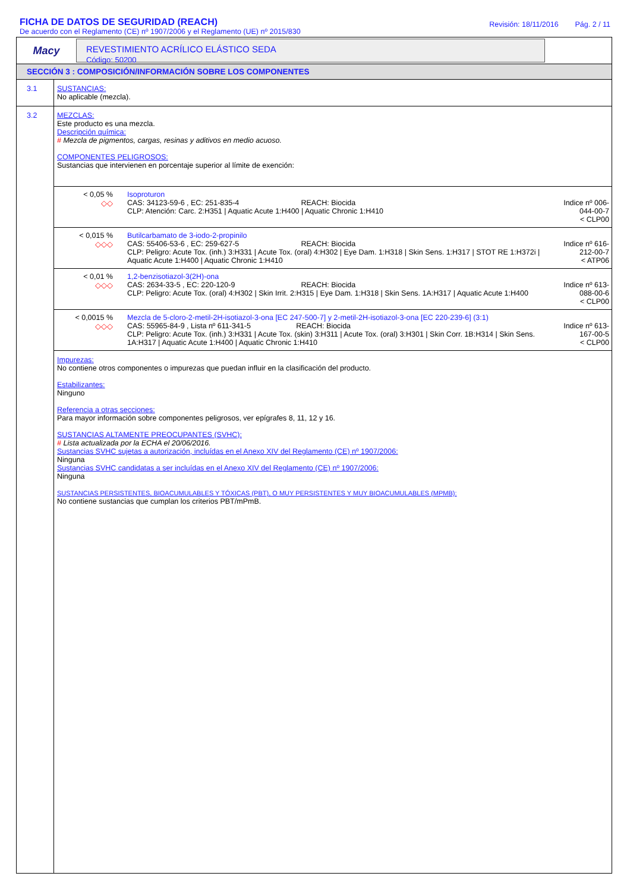FICHA DE DATOS DE SEGURIDAD (REACH)
De acuerdo con el Reglamento (CE) nº 1907/2006 y el Reglamento (UE) nº 2015/830
Revisión: 18/11/2016 Pág. 2 / 11
Macy
REVESTIMIENTO ACRÍLICO ELÁSTICO SEDA
Código: 50200
SECCIÓN 3 : COMPOSICIÓN/INFORMACIÓN SOBRE LOS COMPONENTES
3.1 SUSTANCIAS:
No aplicable (mezcla).
3.2
MEZCLAS:
Este producto es una mezcla.
Descripción química:
# Mezcla de pigmentos, cargas, resinas y aditivos en medio acuoso.
COMPONENTES PELIGROSOS:
Sustancias que intervienen en porcentaje superior al límite de exención:
| < 0,05 % ◇◇ | Isoproturon CAS: 34123-59-6 , EC: 251-835-4 REACH: Biocida CLP: Atención: Carc. 2:H351 / Aquatic Acute 1:H400 / Aquatic Chronic 1:H410 | Indice nº 006-044-00-7 < CLP00 |
| < 0,015 % ◇◇◇ | Butilcarbamato de 3-iodo-2-propinilo CAS: 55406-53-6 , EC: 259-627-5 REACH: Biocida CLP: Peligro: Acute Tox. (inh.) 3:H331 / Acute Tox. (oral) 4:H302 / Eye Dam. 1:H318 / Skin Sens. 1:H317 / STOT RE 1:H372i / Aquatic Acute 1:H400 / Aquatic Chronic 1:H410 | Indice nº 616-212-00-7 < ATP06 |
| < 0,01 % ◇◇◇ | 1,2-benzisotiazol-3(2H)-ona CAS: 2634-33-5 , EC: 220-120-9 REACH: Biocida CLP: Peligro: Acute Tox. (oral) 4:H302 / Skin Irrit. 2:H315 / Eye Dam. 1:H318 / Skin Sens. 1A:H317 / Aquatic Acute 1:H400 | Indice nº 613-088-00-6 < CLP00 |
| < 0,0015 % ◇◇◇ | Mezcla de 5-cloro-2-metil-2H-isotiazol-3-ona [EC 247-500-7] y 2-metil-2H-isotiazol-3-ona [EC 220-239-6] (3:1) CAS: 55965-84-9 , Lista nº 611-341-5 REACH: Biocida CLP: Peligro: Acute Tox. (inh.) 3:H331 / Acute Tox. (skin) 3:H311 / Acute Tox. (oral) 3:H301 / Skin Corr. 1B:H314 / Skin Sens. 1A:H317 / Aquatic Acute 1:H400 / Aquatic Chronic 1:H410 | Indice nº 613-167-00-5 < CLP00 |
Impurezas:
No contiene otros componentes o impurezas que puedan influir en la clasificación del producto.
Estabilizantes:
Ninguno
Referencia a otras secciones:
Para mayor información sobre componentes peligrosos, ver epígrafes 8, 11, 12 y 16.
SUSTANCIAS ALTAMENTE PREOCUPANTES (SVHC):
# Lista actualizada por la ECHA el 20/06/2016.
Sustancias SVHC sujetas a autorización, incluídas en el Anexo XIV del Reglamento (CE) nº 1907/2006:
Ninguna
Sustancias SVHC candidatas a ser incluídas en el Anexo XIV del Reglamento (CE) nº 1907/2006:
Ninguna
SUSTANCIAS PERSISTENTES, BIOACUMULABLES Y TÓXICAS (PBT), O MUY PERSISTENTES Y MUY BIOACUMULABLES (MPMB):
No contiene sustancias que cumplan los criterios PBT/mPmB.